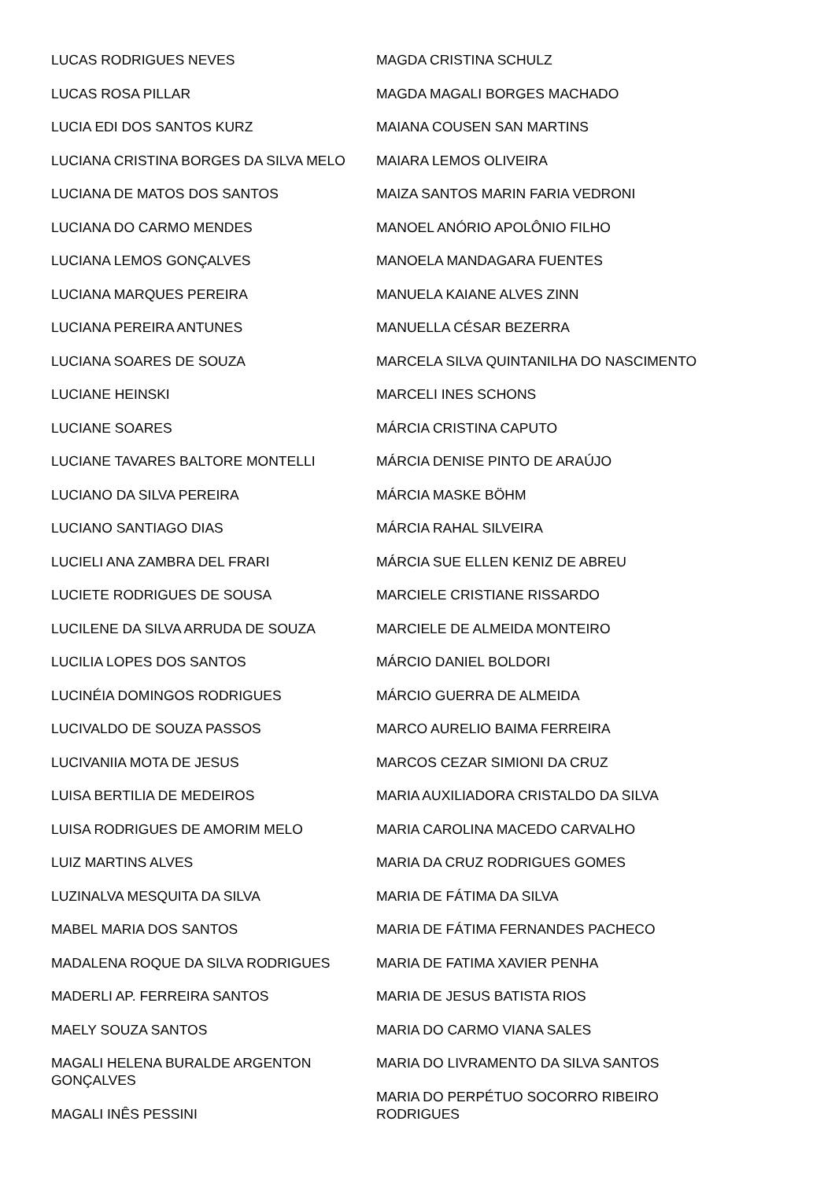LUCAS RODRIGUES NEVES
LUCAS ROSA PILLAR
LUCIA EDI DOS SANTOS KURZ
LUCIANA CRISTINA BORGES DA SILVA MELO
LUCIANA DE MATOS DOS SANTOS
LUCIANA DO CARMO MENDES
LUCIANA LEMOS GONÇALVES
LUCIANA MARQUES PEREIRA
LUCIANA PEREIRA ANTUNES
LUCIANA SOARES DE SOUZA
LUCIANE HEINSKI
LUCIANE SOARES
LUCIANE TAVARES BALTORE MONTELLI
LUCIANO DA SILVA PEREIRA
LUCIANO SANTIAGO DIAS
LUCIELI ANA ZAMBRA DEL FRARI
LUCIETE RODRIGUES DE SOUSA
LUCILENE DA SILVA ARRUDA DE SOUZA
LUCILIA LOPES DOS SANTOS
LUCINÉIA DOMINGOS RODRIGUES
LUCIVALDO DE SOUZA PASSOS
LUCIVANIIA MOTA DE JESUS
LUISA BERTILIA DE MEDEIROS
LUISA RODRIGUES DE AMORIM MELO
LUIZ MARTINS ALVES
LUZINALVA MESQUITA DA SILVA
MABEL MARIA DOS SANTOS
MADALENA ROQUE DA SILVA RODRIGUES
MADERLI AP. FERREIRA SANTOS
MAELY SOUZA SANTOS
MAGALI HELENA BURALDE ARGENTON GONÇALVES
MAGALI INÊS PESSINI
MAGDA CRISTINA SCHULZ
MAGDA MAGALI BORGES MACHADO
MAIANA COUSEN SAN MARTINS
MAIARA LEMOS OLIVEIRA
MAIZA SANTOS MARIN FARIA VEDRONI
MANOEL ANÓRIO APOLÔNIO FILHO
MANOELA MANDAGARA FUENTES
MANUELA KAIANE ALVES ZINN
MANUELLA CÉSAR BEZERRA
MARCELA SILVA QUINTANILHA DO NASCIMENTO
MARCELI INES SCHONS
MÁRCIA CRISTINA CAPUTO
MÁRCIA DENISE PINTO DE ARAÚJO
MÁRCIA MASKE BÖHM
MÁRCIA RAHAL SILVEIRA
MÁRCIA SUE ELLEN KENIZ DE ABREU
MARCIELE CRISTIANE RISSARDO
MARCIELE DE ALMEIDA MONTEIRO
MÁRCIO DANIEL BOLDORI
MÁRCIO GUERRA DE ALMEIDA
MARCO AURELIO BAIMA FERREIRA
MARCOS CEZAR SIMIONI DA CRUZ
MARIA AUXILIADORA CRISTALDO DA SILVA
MARIA CAROLINA MACEDO CARVALHO
MARIA DA CRUZ RODRIGUES GOMES
MARIA DE FÁTIMA DA SILVA
MARIA DE FÁTIMA FERNANDES PACHECO
MARIA DE FATIMA XAVIER PENHA
MARIA DE JESUS BATISTA RIOS
MARIA DO CARMO VIANA SALES
MARIA DO LIVRAMENTO DA SILVA SANTOS
MARIA DO PERPÉTUO SOCORRO RIBEIRO
RODRIGUES